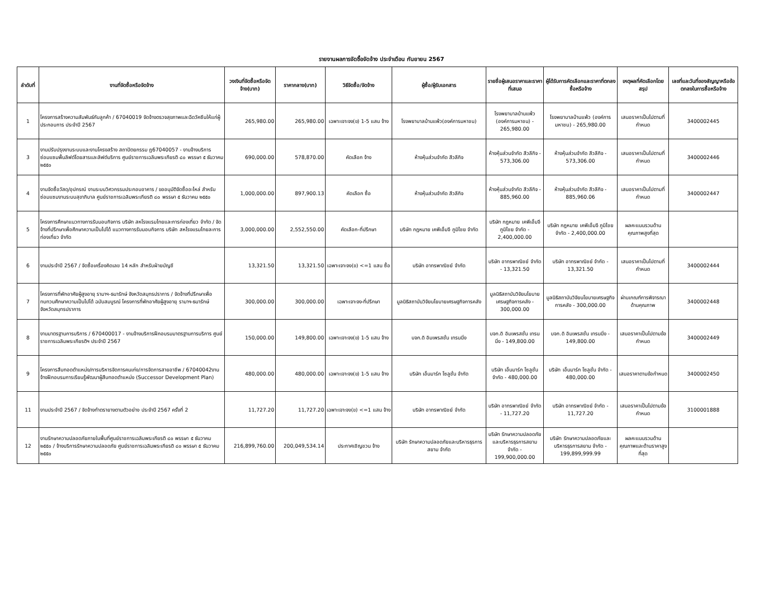รายงานผลการจัดซื้อจัดจ้าง ประจำเดือน กันยายน 2567
| ลำดับที่ | งานที่จัดซื้อหรือจัดจ้าง | วงเงินที่จัดซื้อหรือจัดจ้าง(บาท) | ราคากลาง(บาท) | วิธีจัดซื้อ/จัดจ้าง | ผู้ซื้อ/ผู้รับเอกสาร | รายชื่อผู้เสนอราคาและราคาที่เสนอ | ผู้ได้รับการคัดเลือกและราคาที่ตกลงซื้อหรือจ้าง | เหตุผลที่คัดเลือกโดยสรุป | เลขที่และวันที่ของสัญญาหรือข้อตกลงในการซื้อหรือจ้าง |
| --- | --- | --- | --- | --- | --- | --- | --- | --- | --- |
| 1 | โครงการสร้างความสัมพันธ์กับลูกค้า / 67040019 จัดจ้างตรวจสุขภาพและฉีดวัคซีนให้แก่ผู้ประกอบการ ประจำปี 2567 | 265,980.00 | 265,980.00 | เฉพาะเจาะจง(ข) 1-5 แสน จ้าง | โรงพยาบาลบ้านแพ้ว(องค์การมหาชน) | โรงพยาบาลบ้านแพ้ว (องค์การมหาชน) - 265,980.00 | โรงพยาบาลบ้านแพ้ว (องค์การมหาชน) - 265,980.00 | เสนอราคาเป็นไปตามที่กำหนด | 3400002445 |
| 3 | งานปรับปรุงงานระบบและงานโครงสร้าง สถาปัตยกรรม ฏ67040057 - งานจ้างบริการซ่อมแซมพื้นลิฟต์โดยสารและลิฟต์บริการ ศูนย์ราชการเฉลิมพระเกียรติ ๘๐ พรรษา ๕ ธันวาคม ๒๕๕๐ | 690,000.00 | 578,870.00 | คัดเลือก จ้าง | ห้างหุ้นส่วนจำกัด สีวลีกิจ | ห้างหุ้นส่วนจำกัด สีวลีกิจ - 573,306.00 | ห้างหุ้นส่วนจำกัด สีวลีกิจ - 573,306.00 | เสนอราคาเป็นไปตามที่กำหนด | 3400002446 |
| 4 | งานจัดซื้อวัสดุ/อุปกรณ์ งานระบบวิศวกรรมประกอบอาคาร / ขออนุมัติจัดซื้ออะไหล่ สำหรับซ่อมแซมงานระบบสุขาภิบาล ศูนย์ราชการเฉลิมพระเกียรติ ๘๐ พรรษา ๕ ธันวาคม ๒๕๕๐ | 1,000,000.00 | 897,900.13 | คัดเลือก ซื้อ | ห้างหุ้นส่วนจำกัด สีวลีกิจ | ห้างหุ้นส่วนจำกัด สีวลีกิจ - 885,960.00 | ห้างหุ้นส่วนจำกัด สีวลีกิจ - 885,960.06 | เสนอราคาเป็นไปตามที่กำหนด | 3400002447 |
| 5 | โครงการศึกษาแนวทางการรับมอบกิจการ บริษัท สหโรงแรมไทยและการท่องเที่ยว จำกัด / จัดจ้างที่ปรึกษาเพื่อศึกษาความเป็นไปได้ แนวทางการรับมอบกิจการ บริษัท สหโรงแรมไทยละการท่องเที่ยว จำกัด | 3,000,000.00 | 2,552,550.00 | คัดเลือก-ที่ปรึกษา | บริษัท กฎหมาย เคพีเอ็มจี ภูมิไชย จำกัด | บริษัท กฎหมาย เคพีเอ็มจี ภูมิไชย จำกัด - 2,400,000.00 | บริษัท กฎหมาย เคพีเอ็มจี ภูมิไชย จำกัด - 2,400,000.00 | ผลคะแนนรวมด้านคุณภาพสูงที่สุด | |
| 6 | งานประจำปี 2567 / จัดซื้อเครื่องคิดเลข 14 หลัก สำหรับฝ่ายบัญชี | 13,321.50 | 13,321.50 | เฉพาะเจาะจง(ข) <=1 แสน ซื้อ | บริษัท อาทรพาณิชย์ จำกัด | บริษัท อาทรพาณิชย์ จำกัด - 13,321.50 | บริษัท อาทรพาณิชย์ จำกัด - 13,321.50 | เสนอราคาเป็นไปตามที่กำหนด | 3400002444 |
| 7 | โครงการที่พักอาศัยผู้สูงอายุ รามาฯ-ธนารักษ์ จังหวัดสมุทรปราการ / จัดจ้างที่ปรึกษาเพื่อทบทวนศึกษาความเป็นไปได้ ฉบับสมบูรณ์ โครงการที่พักอาศัยผู้สูงอายุ รามาฯ-ธนารักษ์ จังหวัดสมุทรปราการ | 300,000.00 | 300,000.00 | เฉพาะเจาะจง-ที่ปรึกษา | มูลนิธิสถาบันวิจัยนโยบายเศรษฐกิจการคลัง | มูลนิธิสถาบันวิจัยนโยบายเศรษฐกิจการคลัง - 300,000.00 | มูลนิธิสถาบันวิจัยนโยบายเศรษฐกิจการคลัง - 300,000.00 | ผ่านเกณฑ์การพิจารณาด้านคุณภาพ | 3400002448 |
| 8 | งานมาตรฐานการบริการ / 670400017 - งานจ้างบริการฝึกอบรมมาตรฐานการบริการ ศูนย์ราชการเฉลิมพระเกียรติฯ ประจำปี 2567 | 150,000.00 | 149,800.00 | เฉพาะเจาะจง(ข) 1-5 แสน จ้าง | บจก.ดิ อิมเพรสชั่น เทรนนิ่ง | บจก.ดิ อิมเพรสชั่น เทรนนิ่ง - 149,800.00 | บจก.ดิ อิมเพรสชั่น เทรนนิ่ง - 149,800.00 | เสนอราคาเป็นไปตามข้อกำหนด | 3400002449 |
| 9 | โครงการสืบทอดตำแหน่ง/การบริหารจัดการคนเก่ง/การจัดการสายอาชีพ / 67040042งานจ้างฝึกอบรมการเรียนรู้พัฒนาผู้สืบทอดตำแหน่ง (Successor Development Plan) | 480,000.00 | 480,000.00 | เฉพาะเจาะจง(ข) 1-5 แสน จ้าง | บริษัท เอ็นมาร์ก โซลูชั่น จำกัด | บริษัท เอ็นมาร์ก โซลูชั่น จำกัด - 480,000.00 | บริษัท เอ็นมาร์ก โซลูชั่น จำกัด - 480,000.00 | เสนอราคาตามข้อกำหนด | 3400002450 |
| 11 | งานประจำปี 2567 / จัดจ้างทำตรายางตามตัวอย่าง ประจำปี 2567 ครั้งที่ 2 | 11,727.20 | 11,727.20 | เฉพาะเจาะจง(ข) <=1 แสน จ้าง | บริษัท อาทรพาณิชย์ จำกัด | บริษัท อาทรพาณิชย์ จำกัด - 11,727.20 | บริษัท อาทรพาณิชย์ จำกัด - 11,727.20 | เสนอราคาเป็นไปตามข้อกำหนด | 3100001888 |
| 12 | งานรักษาความปลอดภัยภายในพื้นที่ศูนย์ราชการเฉลิมพระเกียรติ ๘๐ พรรษา ๕ ธันวาคม ๒๕๕๐ / จ้างบริการรักษาความปลอดภัย ศูนย์ราชการเฉลิมพระเกียรติ ๘๐ พรรษา ๕ ธันวาคม ๒๕๕๐ | 216,899,760.00 | 200,049,534.14 | ประกาศเชิญชวน จ้าง | บริษัท รักษาความปลอดภัยและบริหารธุรการสยาม จำกัด | บริษัท รักษาความปลอดภัยและบริหารธุรการสยาม จำกัด - 199,900,000.00 | บริษัท รักษาความปลอดภัยและบริหารธุรการสยาม จำกัด - 199,899,999.99 | ผลคะแนนรวมด้านคุณภาพและด้านราคาสูงที่สุด | |